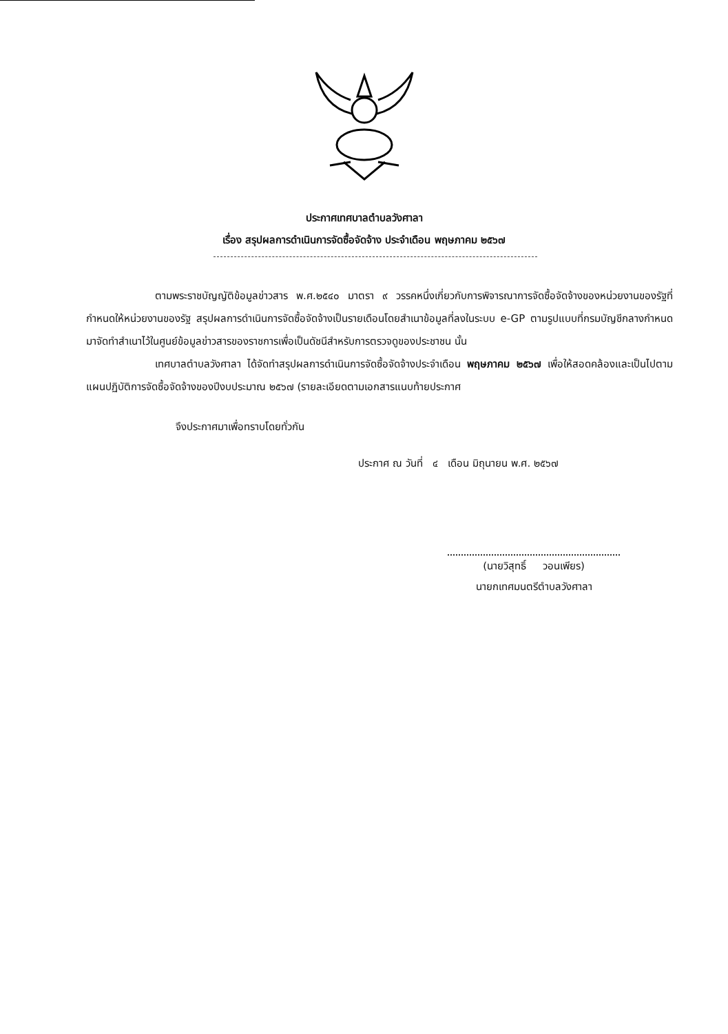ประกาศเทศบาลตำบลวังศาลา
เรื่อง สรุปผลการดำเนินการจัดซื้อจัดจ้าง ประจำเดือน พฤษภาคม ๒๕๖๗
ตามพระราชบัญญัติข้อมูลข่าวสาร พ.ศ.๒๕๔๐ มาตรา ๙ วรรคหนึ่งเกี่ยวกับการพิจารณาการจัดซื้อจัดจ้างของหน่วยงานของรัฐที่กำหนดให้หน่วยงานของรัฐ สรุปผลการดำเนินการจัดซื้อจัดจ้างเป็นรายเดือนโดยสำเนาข้อมูลที่ลงในระบบ e-GP ตามรูปแบบที่กรมบัญชีกลางกำหนดมาจัดทำสำเนาไว้ในศูนย์ข้อมูลข่าวสารของราชการเพื่อเป็นดัชนีสำหรับการตรวจดูของประชาชน นั้น
เทศบาลตำบลวังศาลา ได้จัดทำสรุปผลการดำเนินการจัดซื้อจัดจ้างประจำเดือน พฤษภาคม ๒๕๖๗ เพื่อให้สอดคล้องและเป็นไปตามแผนปฏิบัติการจัดซื้อจัดจ้างของปีงบประมาณ ๒๕๖๗ (รายละเอียดตามเอกสารแนบท้ายประกาศ
จึงประกาศมาเพื่อทราบโดยทั่วกัน
ประกาศ ณ วันที่ ๔ เดือน มิถุนายน พ.ศ. ๒๕๖๗
(นายวิสุทธิ์ วอนเพียร)
นายกเทศมนตรีตำบลวังศาลา